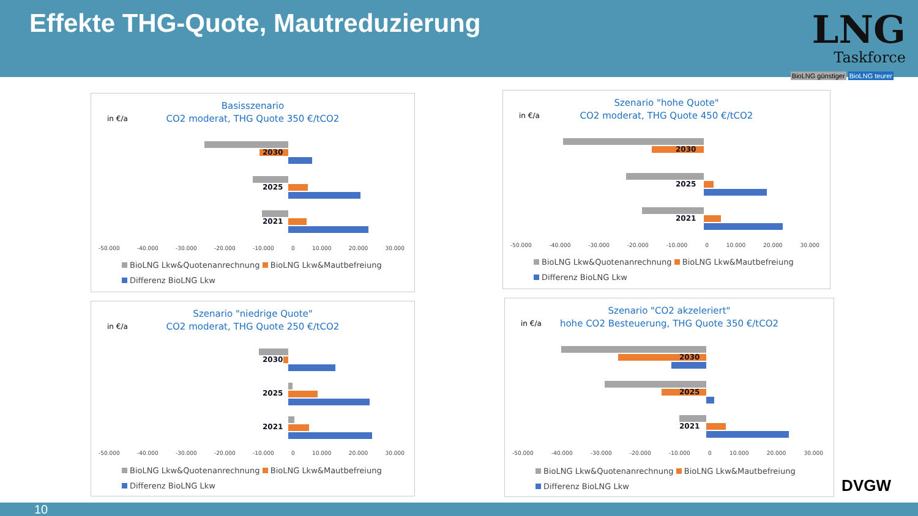Effekte THG-Quote, Mautreduzierung
LNG
Taskforce
BioLNG günstiger BioLNG teurer
in €/a
Basisszenario
CO2 moderat, THG Quote 350 €/tCO2
2030
2025
2021
-50.000 -40.000 -30.000 -20.000 -10.000 0 10.000 20.000 30.000
BioLNG Lkw&Quotenanrechnung BioLNG Lkw&Mautbefreiung
Differenz BioLNG Lkw
in €/a
Szenario "hohe Quote"
CO2 moderat, THG Quote 450 €/tCO2
2030
2025
2021
-50.000 -40.000 -30.000 -20.000 -10.000 0 10.000 20.000 30.000
BioLNG Lkw&Quotenanrechnung BioLNG Lkw&Mautbefreiung
Differenz BioLNG Lkw
in €/a
Szenario "niedrige Quote"
CO2 moderat, THG Quote 250 €/tCO2
2030
2025
2021
-50.000 -40.000 -30.000 -20.000 -10.000 0 10.000 20.000 30.000
BioLNG Lkw&Quotenanrechnung BioLNG Lkw&Mautbefreiung
Differenz BioLNG Lkw
in €/a
Szenario "CO2 akzeleriert"
hohe CO2 Besteuerung, THG Quote 350 €/tCO2
2030
2025
2021
-50.000 -40.000 -30.000 -20.000 -10.000 0 10.000 20.000 30.000
BioLNG Lkw&Quotenanrechnung BioLNG Lkw&Mautbefreiung
Differenz BioLNG Lkw
DVGW
10